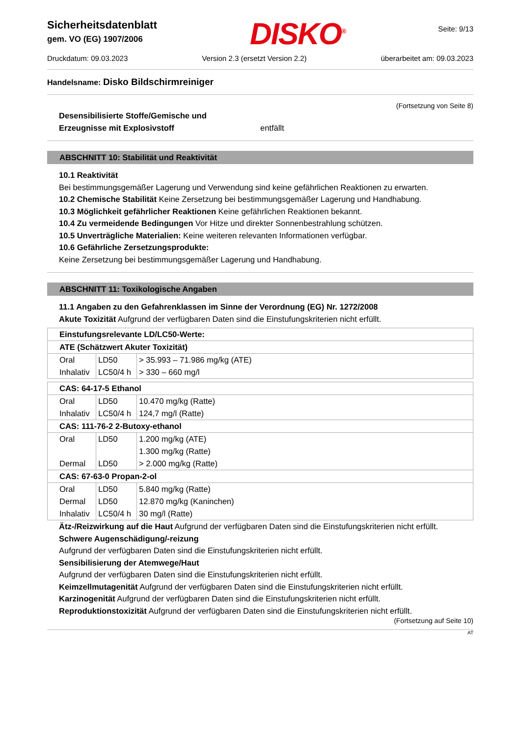Sicherheitsdatenblatt
gem. VO (EG) 1907/2006
DISKO<sup>®</sup>
Seite: 9/13
Druckdatum: 09.03.2023 Version 2.3 (ersetzt Version 2.2) überarbeitet am: 09.03.2023
Handelsname: Disko Bildschirmreiniger
(Fortsetzung von Seite 8)
Desensibilisierte Stoffe/Gemische und
Erzeugnisse mit Explosivstoff
entfällt
ABSCHNITT 10: Stabilität und Reaktivität
10.1 Reaktivität
Bei bestimmungsgemäßer Lagerung und Verwendung sind keine gefährlichen Reaktionen zu erwarten.
10.2 Chemische Stabilität Keine Zersetzung bei bestimmungsgemäßer Lagerung und Handhabung.
10.3 Möglichkeit gefährlicher Reaktionen Keine gefährlichen Reaktionen bekannt.
10.4 Zu vermeidende Bedingungen Vor Hitze und direkter Sonnenbestrahlung schützen.
10.5 Unverträgliche Materialien: Keine weiteren relevanten Informationen verfügbar.
10.6 Gefährliche Zersetzungsprodukte:
Keine Zersetzung bei bestimmungsgemäßer Lagerung und Handhabung.
ABSCHNITT 11: Toxikologische Angaben
11.1 Angaben zu den Gefahrenklassen im Sinne der Verordnung (EG) Nr. 1272/2008
Akute Toxizität Aufgrund der verfügbaren Daten sind die Einstufungskriterien nicht erfüllt.
| Einstufungsrelevante LD/LC50-Werte: | | |
| ATE (Schätzwert Akuter Toxizität) | | |
| Oral | LD50 | > 35.993 – 71.986 mg/kg (ATE) |
| Inhalativ | LC50/4 h | > 330 – 660 mg/l |
| CAS: 64-17-5 Ethanol | | |
| Oral | LD50 | 10.470 mg/kg (Ratte) |
| Inhalativ | LC50/4 h | 124,7 mg/l (Ratte) |
| CAS: 111-76-2 2-Butoxy-ethanol | | |
| Oral | LD50 | 1.200 mg/kg (ATE) |
| | | 1.300 mg/kg (Ratte) |
| Dermal | LD50 | > 2.000 mg/kg (Ratte) |
| CAS: 67-63-0 Propan-2-ol | | |
| Oral | LD50 | 5.840 mg/kg (Ratte) |
| Dermal | LD50 | 12.870 mg/kg (Kaninchen) |
| Inhalativ | LC50/4 h | 30 mg/l (Ratte) |
Ätz-/Reizwirkung auf die Haut Aufgrund der verfügbaren Daten sind die Einstufungskriterien nicht erfüllt.
Schwere Augenschädigung/-reizung
Aufgrund der verfügbaren Daten sind die Einstufungskriterien nicht erfüllt.
Sensibilisierung der Atemwege/Haut
Aufgrund der verfügbaren Daten sind die Einstufungskriterien nicht erfüllt.
Keimzellmutagenität Aufgrund der verfügbaren Daten sind die Einstufungskriterien nicht erfüllt.
Karzinogenität Aufgrund der verfügbaren Daten sind die Einstufungskriterien nicht erfüllt.
Reproduktionstoxizität Aufgrund der verfügbaren Daten sind die Einstufungskriterien nicht erfüllt.
(Fortsetzung auf Seite 10)
AT